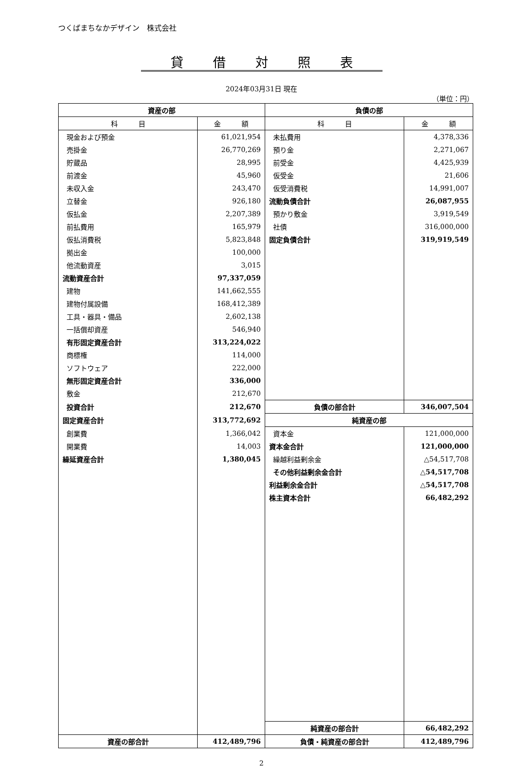つくばまちなかデザイン　株式会社
貸借対照表
2024年03月31日 現在
（単位：円）
| 資産の部 | | 負債の部 | |
| --- | --- | --- | --- |
| 科 目 | 金 額 | 科 目 | 金 額 |
| 現金および預金 | 61,021,954 | 未払費用 | 4,378,336 |
| 売掛金 | 26,770,269 | 預り金 | 2,271,067 |
| 貯蔵品 | 28,995 | 前受金 | 4,425,939 |
| 前渡金 | 45,960 | 仮受金 | 21,606 |
| 未収入金 | 243,470 | 仮受消費税 | 14,991,007 |
| 立替金 | 926,180 | 流動負債合計 | 26,087,955 |
| 仮払金 | 2,207,389 | 預かり敷金 | 3,919,549 |
| 前払費用 | 165,979 | 社債 | 316,000,000 |
| 仮払消費税 | 5,823,848 | 固定負債合計 | 319,919,549 |
| 拠出金 | 100,000 | | |
| 他流動資産 | 3,015 | | |
| 流動資産合計 | 97,337,059 | | |
| 建物 | 141,662,555 | | |
| 建物付属設備 | 168,412,389 | | |
| 工具・器具・備品 | 2,602,138 | | |
| 一括償却資産 | 546,940 | | |
| 有形固定資産合計 | 313,224,022 | | |
| 商標権 | 114,000 | | |
| ソフトウェア | 222,000 | | |
| 無形固定資産合計 | 336,000 | | |
| 敷金 | 212,670 | | |
| 投資合計 | 212,670 | 負債の部合計 | 346,007,504 |
| 固定資産合計 | 313,772,692 | 純資産の部 | |
| 創業費 | 1,366,042 | 資本金 | 121,000,000 |
| 開業費 | 14,003 | 資本金合計 | 121,000,000 |
| 繰延資産合計 | 1,380,045 | 繰越利益剰余金 | △54,517,708 |
| | | その他利益剰余金合計 | △54,517,708 |
| | | 利益剰余金合計 | △54,517,708 |
| | | 株主資本合計 | 66,482,292 |
| | | 純資産の部合計 | 66,482,292 |
| 資産の部合計 | 412,489,796 | 負債・純資産の部合計 | 412,489,796 |
2